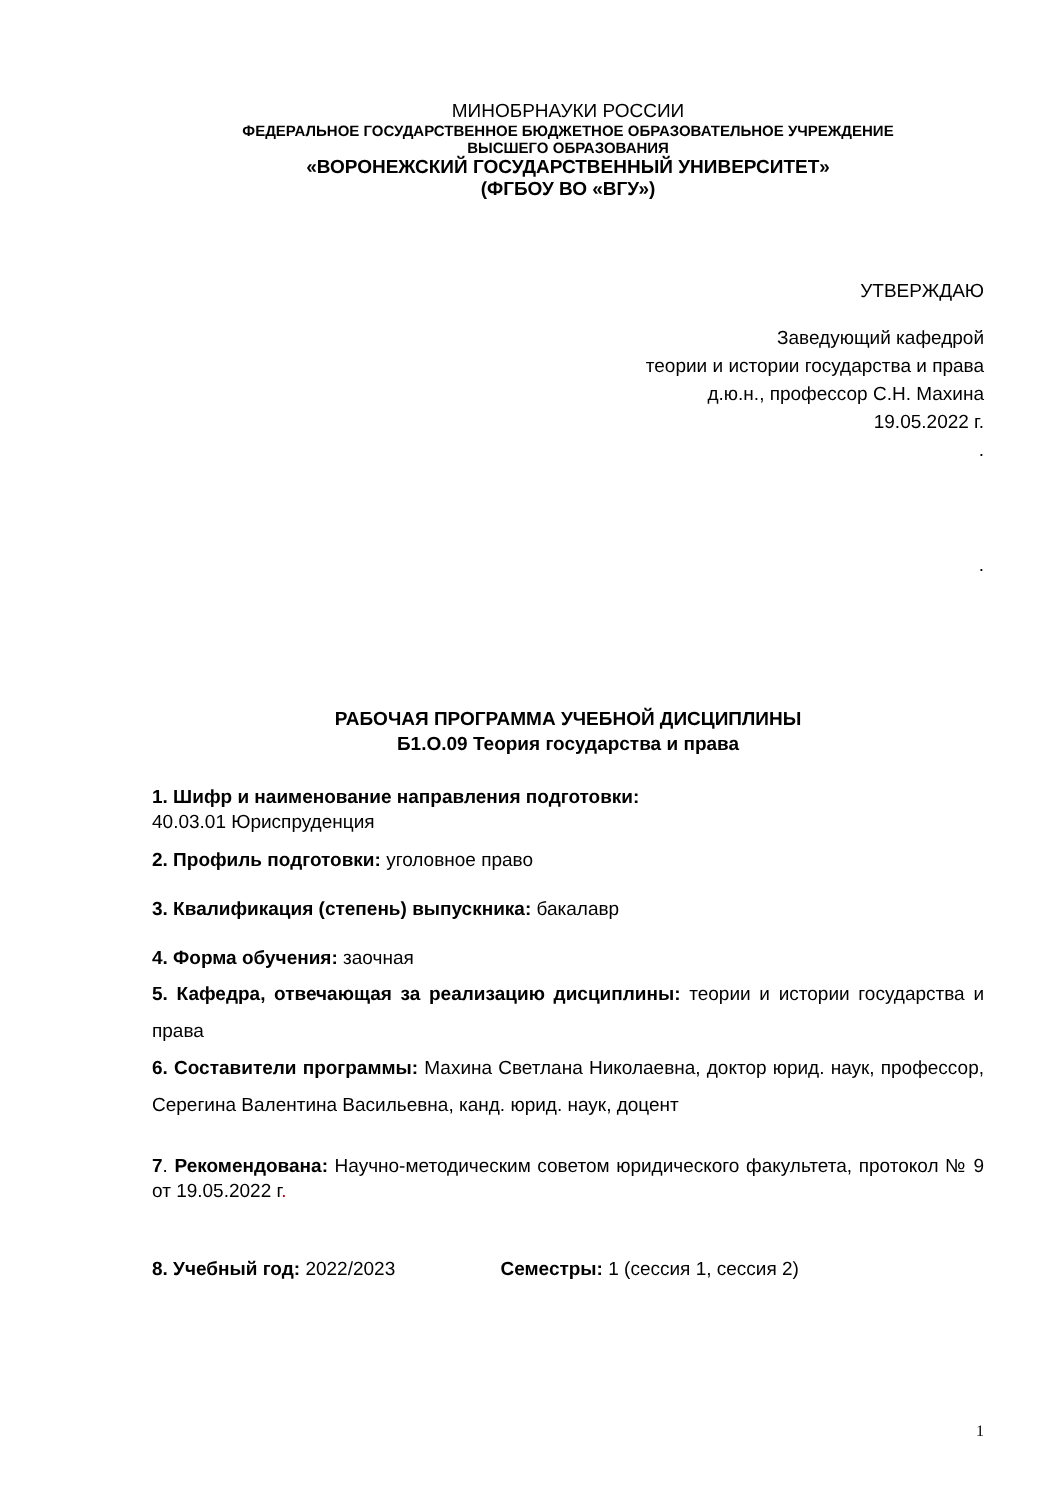МИНОБРНАУКИ РОССИИ
ФЕДЕРАЛЬНОЕ ГОСУДАРСТВЕННОЕ БЮДЖЕТНОЕ ОБРАЗОВАТЕЛЬНОЕ УЧРЕЖДЕНИЕ
ВЫСШЕГО ОБРАЗОВАНИЯ
«ВОРОНЕЖСКИЙ ГОСУДАРСТВЕННЫЙ УНИВЕРСИТЕТ»
(ФГБОУ ВО «ВГУ»)
УТВЕРЖДАЮ
Заведующий кафедрой
теории и истории государства и права
д.ю.н., профессор С.Н. Махина
19.05.2022 г.
.
.
РАБОЧАЯ ПРОГРАММА УЧЕБНОЙ ДИСЦИПЛИНЫ
Б1.О.09 Теория государства и права
1. Шифр и наименование направления подготовки:
40.03.01 Юриспруденция
2. Профиль подготовки: уголовное право
3. Квалификация (степень) выпускника: бакалавр
4. Форма обучения: заочная
5. Кафедра, отвечающая за реализацию дисциплины: теории и истории государства и права
6. Составители программы: Махина Светлана Николаевна, доктор юрид. наук, профессор, Серегина Валентина Васильевна, канд. юрид. наук, доцент
7. Рекомендована: Научно-методическим советом юридического факультета, протокол № 9 от 19.05.2022 г.
8. Учебный год: 2022/2023 Семестры: 1 (сессия 1, сессия 2)
1